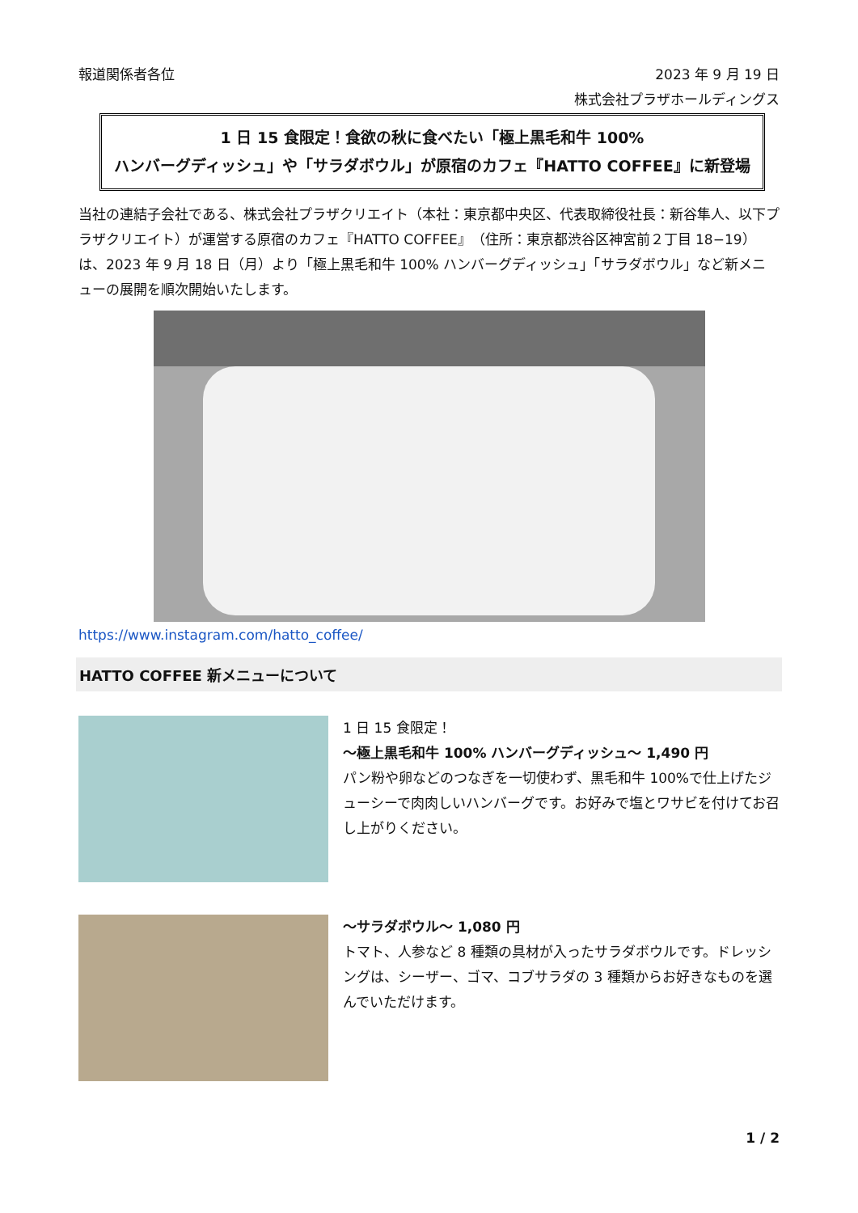報道関係者各位 2023 年 9 月 19 日
株式会社プラザホールディングス
1 日 15 食限定！食欲の秋に食べたい「極上黒毛和牛 100%
ハンバーグディッシュ」や「サラダボウル」が原宿のカフェ『HATTO COFFEE』に新登場
当社の連結子会社である、株式会社プラザクリエイト（本社：東京都中央区、代表取締役社長：新谷隼人、以下プラザクリエイト）が運営する原宿のカフェ『HATTO COFFEE』（住所：東京都渋谷区神宮前２丁目 18−19）は、2023 年 9 月 18 日（月）より「極上黒毛和牛 100% ハンバーグディッシュ」「サラダボウル」など新メニューの展開を順次開始いたします。
https://www.instagram.com/hatto_coffee/
HATTO COFFEE 新メニューについて
1 日 15 食限定！
～極上黒毛和牛 100% ハンバーグディッシュ～ 1,490 円
パン粉や卵などのつなぎを一切使わず、黒毛和牛 100%で仕上げたジューシーで肉肉しいハンバーグです。お好みで塩とワサビを付けてお召し上がりください。
～サラダボウル～ 1,080 円
トマト、人参など 8 種類の具材が入ったサラダボウルです。ドレッシングは、シーザー、ゴマ、コブサラダの 3 種類からお好きなものを選んでいただけます。
1 / 2